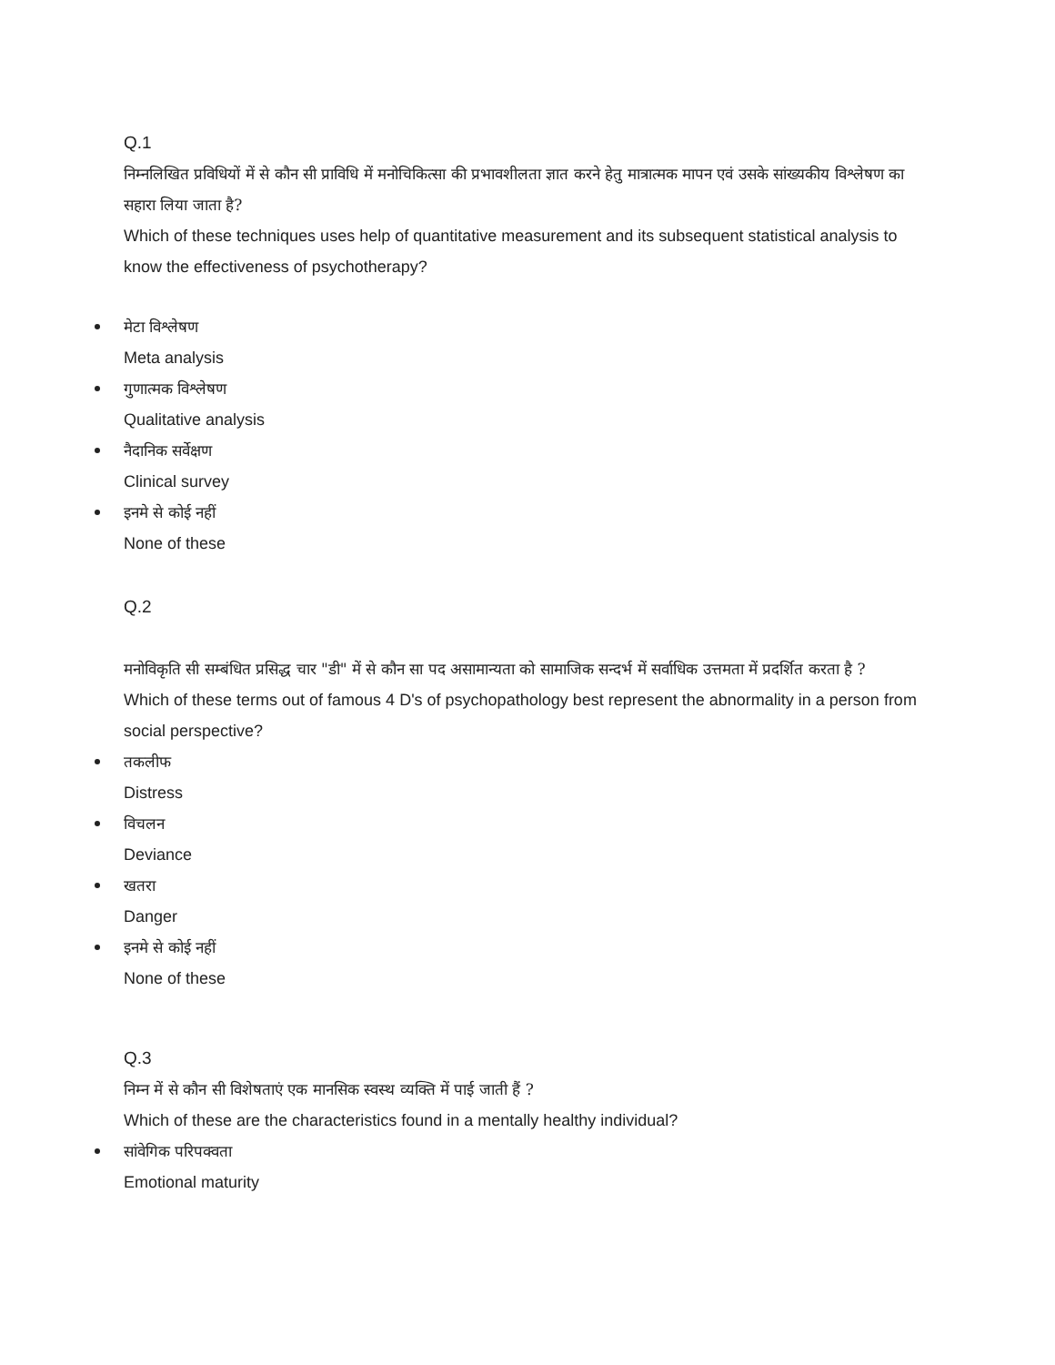Q.1
निम्नलिखित प्रविधियों में से कौन सी प्राविधि में मनोचिकित्सा की प्रभावशीलता ज्ञात करने हेतु मात्रात्मक मापन एवं उसके सांख्यकीय विश्लेषण का सहारा लिया जाता है?
Which of these techniques uses help of quantitative measurement and its subsequent statistical analysis to know the effectiveness of psychotherapy?
मेटा विश्लेषण
Meta analysis
गुणात्मक विश्लेषण
Qualitative analysis
नैदानिक सर्वेक्षण
Clinical survey
इनमे से कोई नहीं
None of these
Q.2
मनोविकृति सी सम्बंधित प्रसिद्ध चार "डी" में से कौन सा पद असामान्यता को सामाजिक सन्दर्भ में सर्वाधिक उत्तमता में प्रदर्शित करता है ?
Which of these terms out of famous 4 D's of psychopathology best represent the abnormality in a person from social perspective?
तकलीफ
Distress
विचलन
Deviance
खतरा
Danger
इनमे से कोई नहीं
None of these
Q.3
निम्न में से कौन सी विशेषताएं एक मानसिक स्वस्थ व्यक्ति में पाई जाती हैं ?
Which of these are the characteristics found in a mentally healthy individual?
सांवेगिक परिपक्वता
Emotional maturity